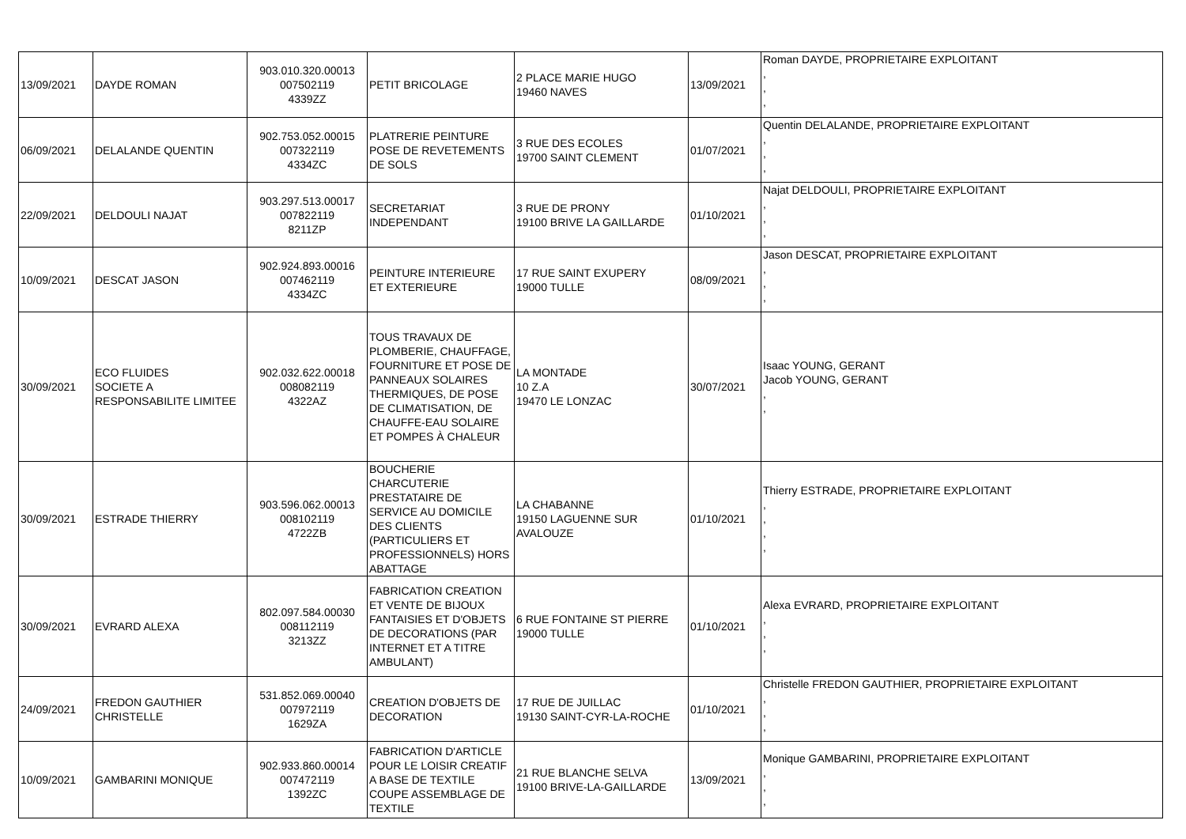| 13/09/2021 | DAYDE ROMAN | 903.010.320.00013 007502119 4339ZZ | PETIT BRICOLAGE | 2 PLACE MARIE HUGO 19460 NAVES | 13/09/2021 | Roman DAYDE, PROPRIETAIRE EXPLOITANT , , , |
| 06/09/2021 | DELALANDE QUENTIN | 902.753.052.00015 007322119 4334ZC | PLATRERIE PEINTURE POSE DE REVETEMENTS DE SOLS | 3 RUE DES ECOLES 19700 SAINT CLEMENT | 01/07/2021 | Quentin DELALANDE, PROPRIETAIRE EXPLOITANT , , , |
| 22/09/2021 | DELDOULI NAJAT | 903.297.513.00017 007822119 8211ZP | SECRETARIAT INDEPENDANT | 3 RUE DE PRONY 19100 BRIVE LA GAILLARDE | 01/10/2021 | Najat DELDOULI, PROPRIETAIRE EXPLOITANT , , , |
| 10/09/2021 | DESCAT JASON | 902.924.893.00016 007462119 4334ZC | PEINTURE INTERIEURE ET EXTERIEURE | 17 RUE SAINT EXUPERY 19000 TULLE | 08/09/2021 | Jason DESCAT, PROPRIETAIRE EXPLOITANT , , , |
| 30/09/2021 | ECO FLUIDES SOCIETE A RESPONSABILITE LIMITEE | 902.032.622.00018 008082119 4322AZ | TOUS TRAVAUX DE PLOMBERIE, CHAUFFAGE, FOURNITURE ET POSE DE PANNEAUX SOLAIRES THERMIQUES, DE POSE DE CLIMATISATION, DE CHAUFFE-EAU SOLAIRE ET POMPES À CHALEUR | LA MONTADE 10 Z.A 19470 LE LONZAC | 30/07/2021 | Isaac YOUNG, GERANT Jacob YOUNG, GERANT , , |
| 30/09/2021 | ESTRADE THIERRY | 903.596.062.00013 008102119 4722ZB | BOUCHERIE CHARCUTERIE PRESTATAIRE DE SERVICE AU DOMICILE DES CLIENTS (PARTICULIERS ET PROFESSIONNELS) HORS ABATTAGE | LA CHABANNE 19150 LAGUENNE SUR AVALOUZE | 01/10/2021 | Thierry ESTRADE, PROPRIETAIRE EXPLOITANT , , , , |
| 30/09/2021 | EVRARD ALEXA | 802.097.584.00030 008112119 3213ZZ | FABRICATION CREATION ET VENTE DE BIJOUX FANTAISIES ET D'OBJETS DE DECORATIONS (PAR INTERNET ET A TITRE AMBULANT) | 6 RUE FONTAINE ST PIERRE 19000 TULLE | 01/10/2021 | Alexa EVRARD, PROPRIETAIRE EXPLOITANT , , , |
| 24/09/2021 | FREDON GAUTHIER CHRISTELLE | 531.852.069.00040 007972119 1629ZA | CREATION D'OBJETS DE DECORATION | 17 RUE DE JUILLAC 19130 SAINT-CYR-LA-ROCHE | 01/10/2021 | Christelle FREDON GAUTHIER, PROPRIETAIRE EXPLOITANT , , , |
| 10/09/2021 | GAMBARINI MONIQUE | 902.933.860.00014 007472119 1392ZC | FABRICATION D'ARTICLE POUR LE LOISIR CREATIF A BASE DE TEXTILE COUPE ASSEMBLAGE DE TEXTILE | 21 RUE BLANCHE SELVA 19100 BRIVE-LA-GAILLARDE | 13/09/2021 | Monique GAMBARINI, PROPRIETAIRE EXPLOITANT , , , |